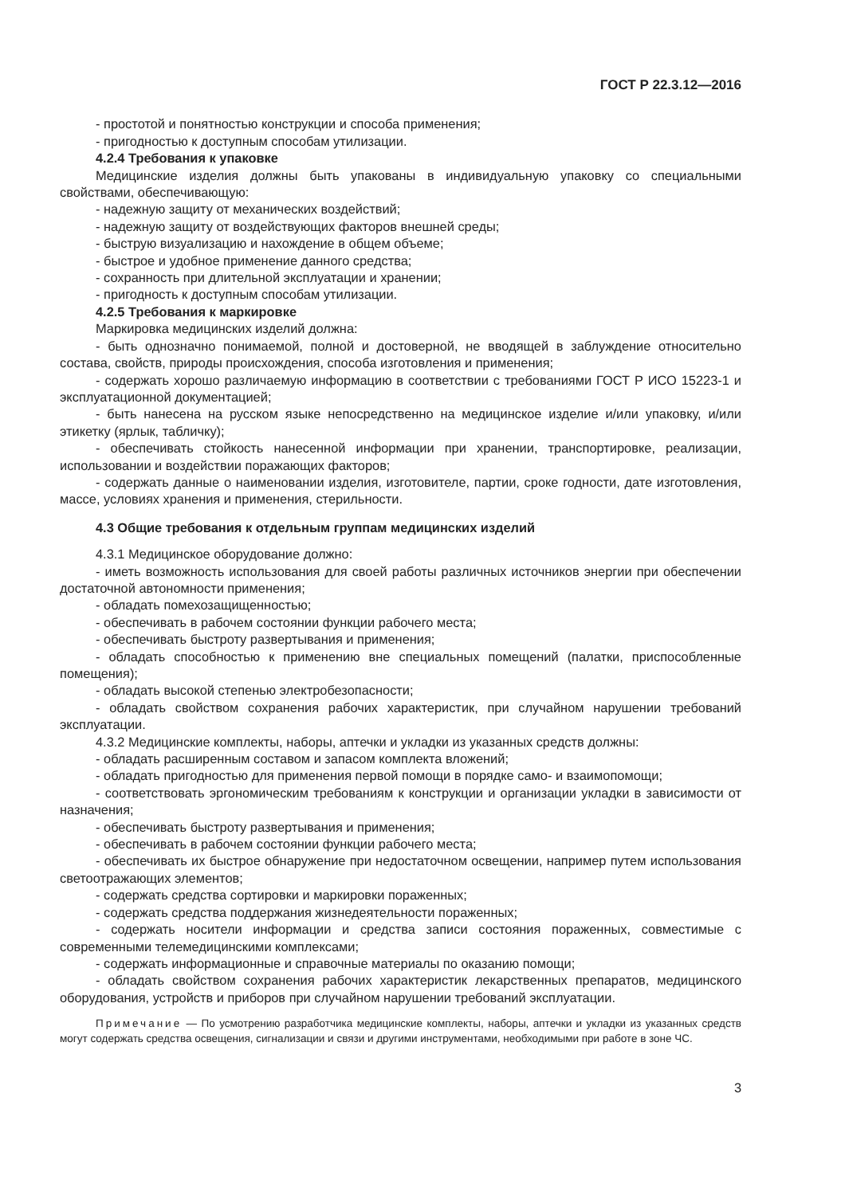ГОСТ Р 22.3.12—2016
- простотой и понятностью конструкции и способа применения;
- пригодностью к доступным способам утилизации.
4.2.4 Требования к упаковке
Медицинские изделия должны быть упакованы в индивидуальную упаковку со специальными свойствами, обеспечивающую:
- надежную защиту от механических воздействий;
- надежную защиту от воздействующих факторов внешней среды;
- быструю визуализацию и нахождение в общем объеме;
- быстрое и удобное применение данного средства;
- сохранность при длительной эксплуатации и хранении;
- пригодность к доступным способам утилизации.
4.2.5 Требования к маркировке
Маркировка медицинских изделий должна:
- быть однозначно понимаемой, полной и достоверной, не вводящей в заблуждение относительно состава, свойств, природы происхождения, способа изготовления и применения;
- содержать хорошо различаемую информацию в соответствии с требованиями ГОСТ Р ИСО 15223-1 и эксплуатационной документацией;
- быть нанесена на русском языке непосредственно на медицинское изделие и/или упаковку, и/или этикетку (ярлык, табличку);
- обеспечивать стойкость нанесенной информации при хранении, транспортировке, реализации, использовании и воздействии поражающих факторов;
- содержать данные о наименовании изделия, изготовителе, партии, сроке годности, дате изготовления, массе, условиях хранения и применения, стерильности.
4.3 Общие требования к отдельным группам медицинских изделий
4.3.1 Медицинское оборудование должно:
- иметь возможность использования для своей работы различных источников энергии при обеспечении достаточной автономности применения;
- обладать помехозащищенностью;
- обеспечивать в рабочем состоянии функции рабочего места;
- обеспечивать быстроту развертывания и применения;
- обладать способностью к применению вне специальных помещений (палатки, приспособленные помещения);
- обладать высокой степенью электробезопасности;
- обладать свойством сохранения рабочих характеристик, при случайном нарушении требований эксплуатации.
4.3.2 Медицинские комплекты, наборы, аптечки и укладки из указанных средств должны:
- обладать расширенным составом и запасом комплекта вложений;
- обладать пригодностью для применения первой помощи в порядке само- и взаимопомощи;
- соответствовать эргономическим требованиям к конструкции и организации укладки в зависимости от назначения;
- обеспечивать быстроту развертывания и применения;
- обеспечивать в рабочем состоянии функции рабочего места;
- обеспечивать их быстрое обнаружение при недостаточном освещении, например путем использования светоотражающих элементов;
- содержать средства сортировки и маркировки пораженных;
- содержать средства поддержания жизнедеятельности пораженных;
- содержать носители информации и средства записи состояния пораженных, совместимые с современными телемедицинскими комплексами;
- содержать информационные и справочные материалы по оказанию помощи;
- обладать свойством сохранения рабочих характеристик лекарственных препаратов, медицинского оборудования, устройств и приборов при случайном нарушении требований эксплуатации.
Примечание — По усмотрению разработчика медицинские комплекты, наборы, аптечки и укладки из указанных средств могут содержать средства освещения, сигнализации и связи и другими инструментами, необходимыми при работе в зоне ЧС.
3